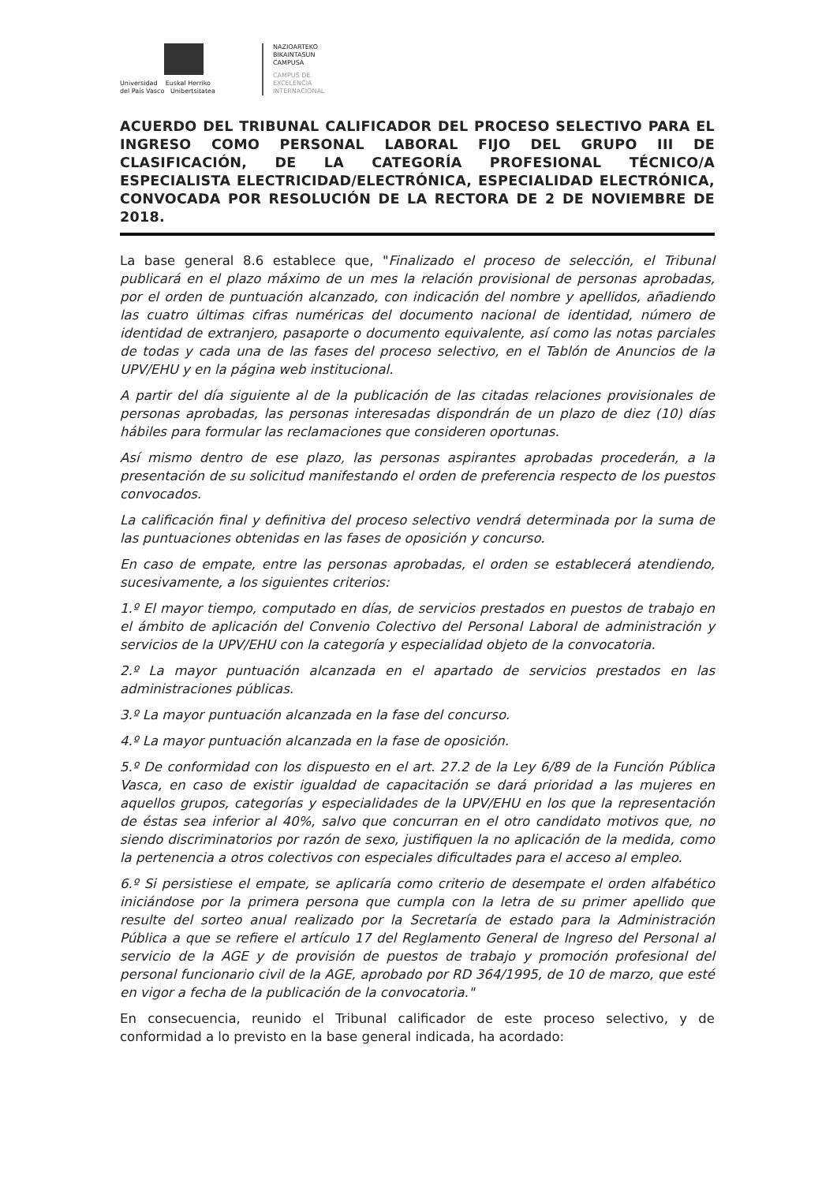Universidad Euskal Herriko
del País Vasco Unibertsitatea
NAZIOARTEKO
BIKAINTASUN
CAMPUSA
CAMPUS DE
EXCELENCIA
INTERNACIONAL
ACUERDO DEL TRIBUNAL CALIFICADOR DEL PROCESO SELECTIVO PARA EL INGRESO COMO PERSONAL LABORAL FIJO DEL GRUPO III DE CLASIFICACIÓN, DE LA CATEGORÍA PROFESIONAL TÉCNICO/A ESPECIALISTA ELECTRICIDAD/ELECTRÓNICA, ESPECIALIDAD ELECTRÓNICA, CONVOCADA POR RESOLUCIÓN DE LA RECTORA DE 2 DE NOVIEMBRE DE 2018.
La base general 8.6 establece que, "Finalizado el proceso de selección, el Tribunal publicará en el plazo máximo de un mes la relación provisional de personas aprobadas, por el orden de puntuación alcanzado, con indicación del nombre y apellidos, añadiendo las cuatro últimas cifras numéricas del documento nacional de identidad, número de identidad de extranjero, pasaporte o documento equivalente, así como las notas parciales de todas y cada una de las fases del proceso selectivo, en el Tablón de Anuncios de la UPV/EHU y en la página web institucional.
A partir del día siguiente al de la publicación de las citadas relaciones provisionales de personas aprobadas, las personas interesadas dispondrán de un plazo de diez (10) días hábiles para formular las reclamaciones que consideren oportunas.
Así mismo dentro de ese plazo, las personas aspirantes aprobadas procederán, a la presentación de su solicitud manifestando el orden de preferencia respecto de los puestos convocados.
La calificación final y definitiva del proceso selectivo vendrá determinada por la suma de las puntuaciones obtenidas en las fases de oposición y concurso.
En caso de empate, entre las personas aprobadas, el orden se establecerá atendiendo, sucesivamente, a los siguientes criterios:
1.º El mayor tiempo, computado en días, de servicios prestados en puestos de trabajo en el ámbito de aplicación del Convenio Colectivo del Personal Laboral de administración y servicios de la UPV/EHU con la categoría y especialidad objeto de la convocatoria.
2.º La mayor puntuación alcanzada en el apartado de servicios prestados en las administraciones públicas.
3.º La mayor puntuación alcanzada en la fase del concurso.
4.º La mayor puntuación alcanzada en la fase de oposición.
5.º De conformidad con los dispuesto en el art. 27.2 de la Ley 6/89 de la Función Pública Vasca, en caso de existir igualdad de capacitación se dará prioridad a las mujeres en aquellos grupos, categorías y especialidades de la UPV/EHU en los que la representación de éstas sea inferior al 40%, salvo que concurran en el otro candidato motivos que, no siendo discriminatorios por razón de sexo, justifiquen la no aplicación de la medida, como la pertenencia a otros colectivos con especiales dificultades para el acceso al empleo.
6.º Si persistiese el empate, se aplicaría como criterio de desempate el orden alfabético iniciándose por la primera persona que cumpla con la letra de su primer apellido que resulte del sorteo anual realizado por la Secretaría de estado para la Administración Pública a que se refiere el artículo 17 del Reglamento General de Ingreso del Personal al servicio de la AGE y de provisión de puestos de trabajo y promoción profesional del personal funcionario civil de la AGE, aprobado por RD 364/1995, de 10 de marzo, que esté en vigor a fecha de la publicación de la convocatoria."
En consecuencia, reunido el Tribunal calificador de este proceso selectivo, y de conformidad a lo previsto en la base general indicada, ha acordado: